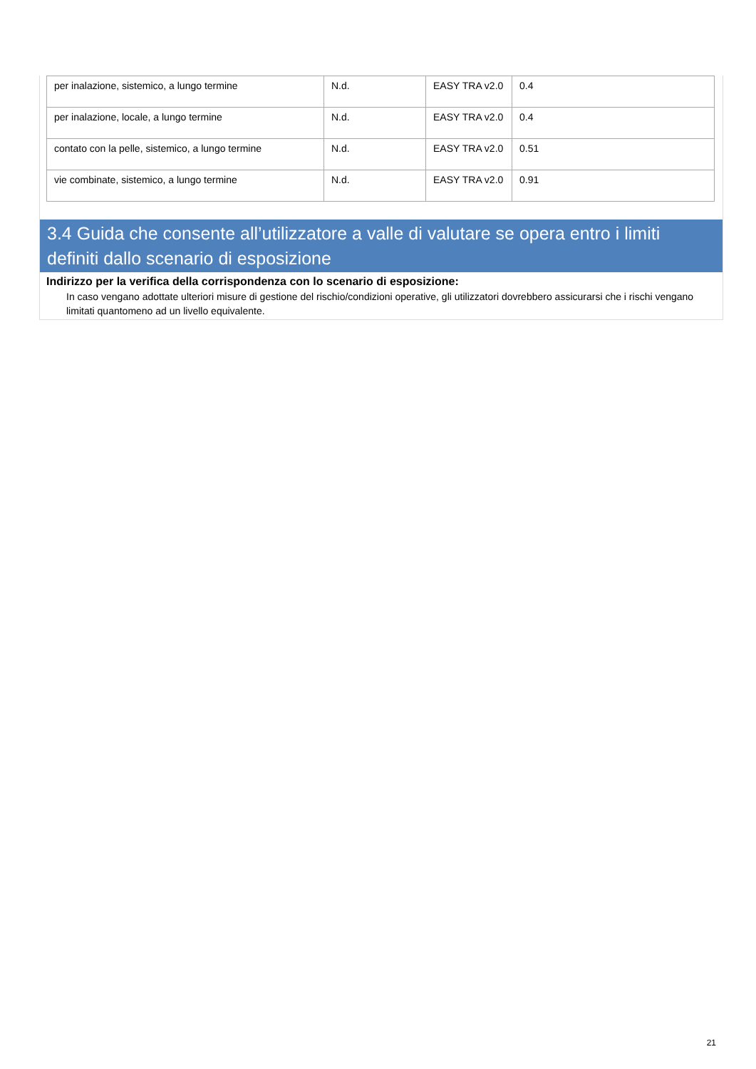| per inalazione, sistemico, a lungo termine | N.d. | EASY TRA v2.0 | 0.4 |
| per inalazione, locale, a lungo termine | N.d. | EASY TRA v2.0 | 0.4 |
| contato con la pelle, sistemico, a lungo termine | N.d. | EASY TRA v2.0 | 0.51 |
| vie combinate, sistemico, a lungo termine | N.d. | EASY TRA v2.0 | 0.91 |
3.4 Guida che consente all’utilizzatore a valle di valutare se opera entro i limiti definiti dallo scenario di esposizione
Indirizzo per la verifica della corrispondenza con lo scenario di esposizione:
In caso vengano adottate ulteriori misure di gestione del rischio/condizioni operative, gli utilizzatori dovrebbero assicurarsi che i rischi vengano limitati quantomeno ad un livello equivalente.
21